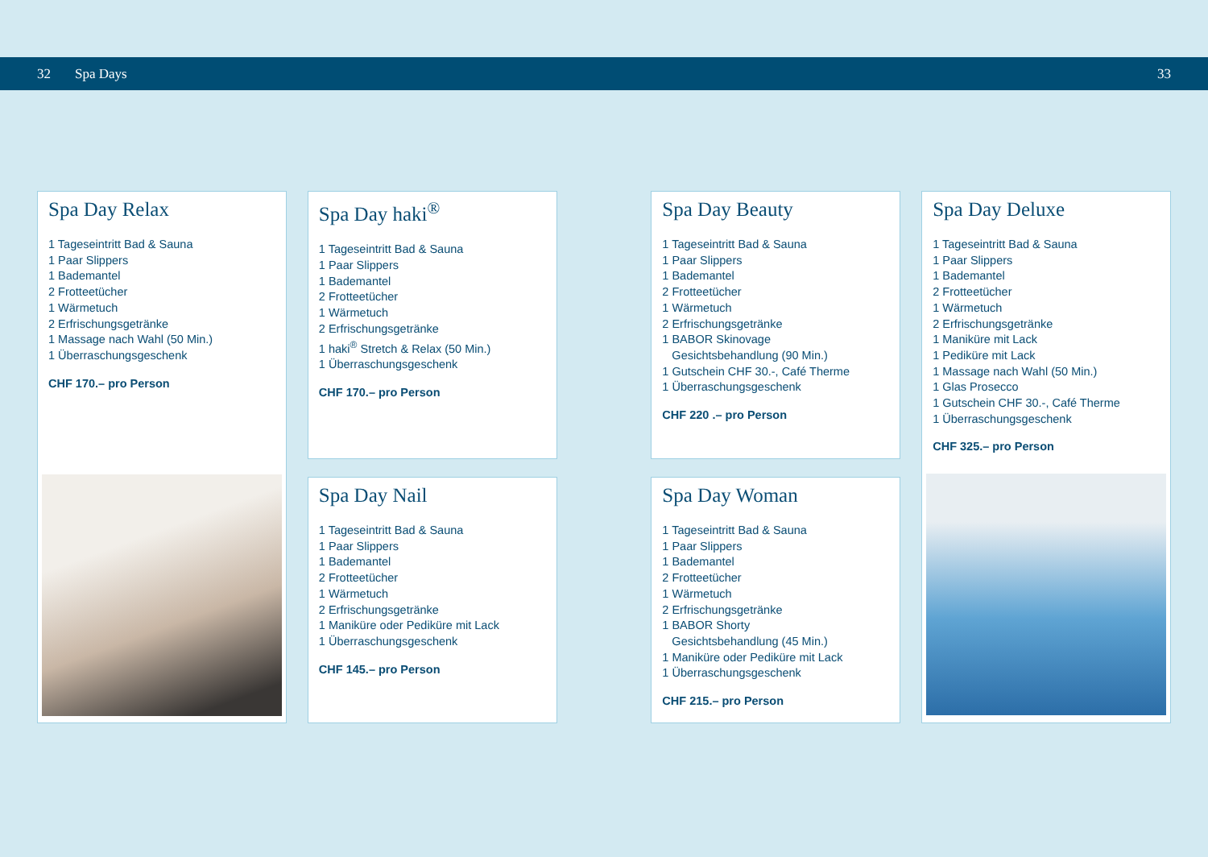32 Spa Days 33
Spa Day Relax
1 Tageseintritt Bad & Sauna
1 Paar Slippers
1 Bademantel
2 Frotteetücher
1 Wärmetuch
2 Erfrischungsgetränke
1 Massage nach Wahl (50 Min.)
1 Überraschungsgeschenk
CHF 170.– pro Person
Spa Day haki<sup>®</sup>
1 Tageseintritt Bad & Sauna
1 Paar Slippers
1 Bademantel
2 Frotteetücher
1 Wärmetuch
2 Erfrischungsgetränke
1 haki<sup>®</sup> Stretch & Relax (50 Min.)
1 Überraschungsgeschenk
CHF 170.– pro Person
Spa Day Nail
1 Tageseintritt Bad & Sauna
1 Paar Slippers
1 Bademantel
2 Frotteetücher
1 Wärmetuch
2 Erfrischungsgetränke
1 Maniküre oder Pediküre mit Lack
1 Überraschungsgeschenk
CHF 145.– pro Person
Spa Day Beauty
1 Tageseintritt Bad & Sauna
1 Paar Slippers
1 Bademantel
2 Frotteetücher
1 Wärmetuch
2 Erfrischungsgetränke
1 BABOR Skinovage
Gesichtsbehandlung (90 Min.)
1 Gutschein CHF 30.-, Café Therme
1 Überraschungsgeschenk
CHF 220 .– pro Person
Spa Day Woman
1 Tageseintritt Bad & Sauna
1 Paar Slippers
1 Bademantel
2 Frotteetücher
1 Wärmetuch
2 Erfrischungsgetränke
1 BABOR Shorty
Gesichtsbehandlung (45 Min.)
1 Maniküre oder Pediküre mit Lack
1 Überraschungsgeschenk
CHF 215.– pro Person
Spa Day Deluxe
1 Tageseintritt Bad & Sauna
1 Paar Slippers
1 Bademantel
2 Frotteetücher
1 Wärmetuch
2 Erfrischungsgetränke
1 Maniküre mit Lack
1 Pediküre mit Lack
1 Massage nach Wahl (50 Min.)
1 Glas Prosecco
1 Gutschein CHF 30.-, Café Therme
1 Überraschungsgeschenk
CHF 325.– pro Person